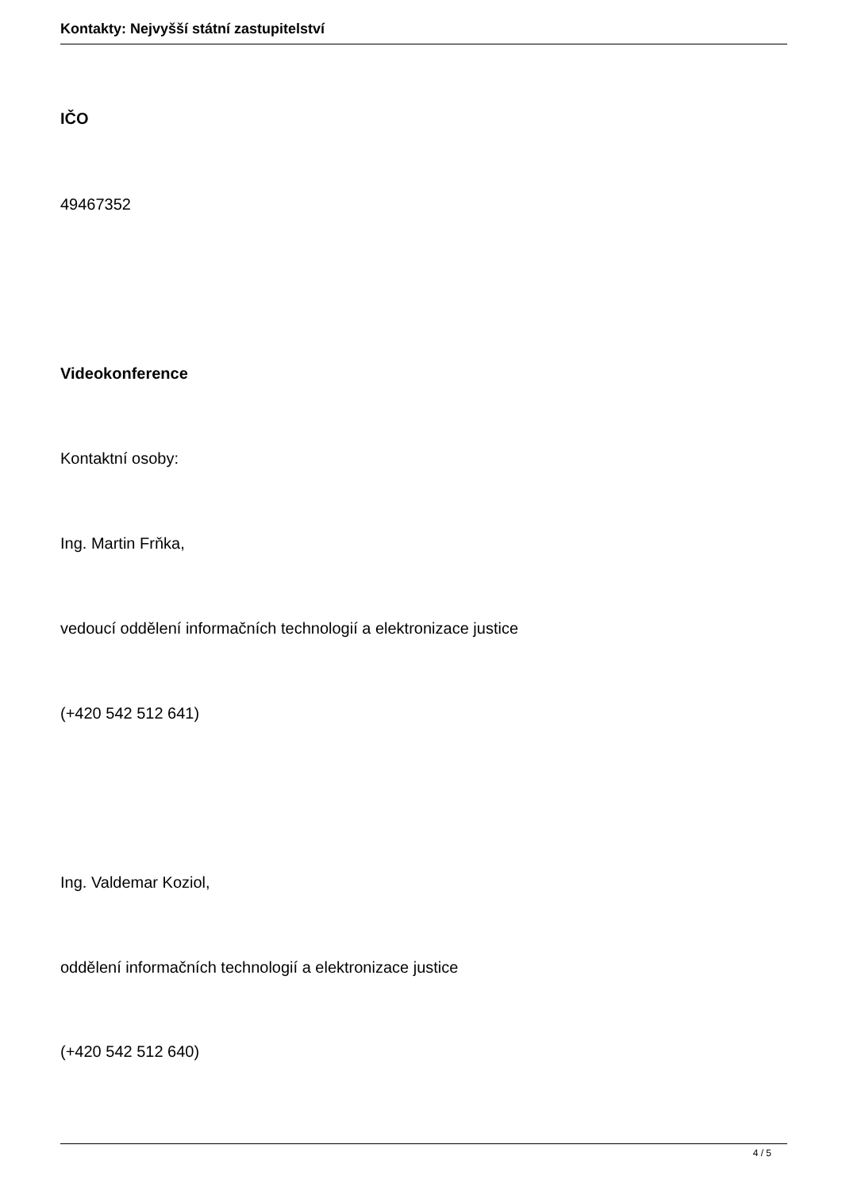Kontakty: Nejvyšší státní zastupitelství
IČO
49467352
Videokonference
Kontaktní osoby:
Ing. Martin Frňka,
vedoucí oddělení informačních technologií a elektronizace justice
(+420 542 512 641)
Ing. Valdemar Koziol,
oddělení informačních technologií a elektronizace justice
(+420 542 512 640)
4 / 5